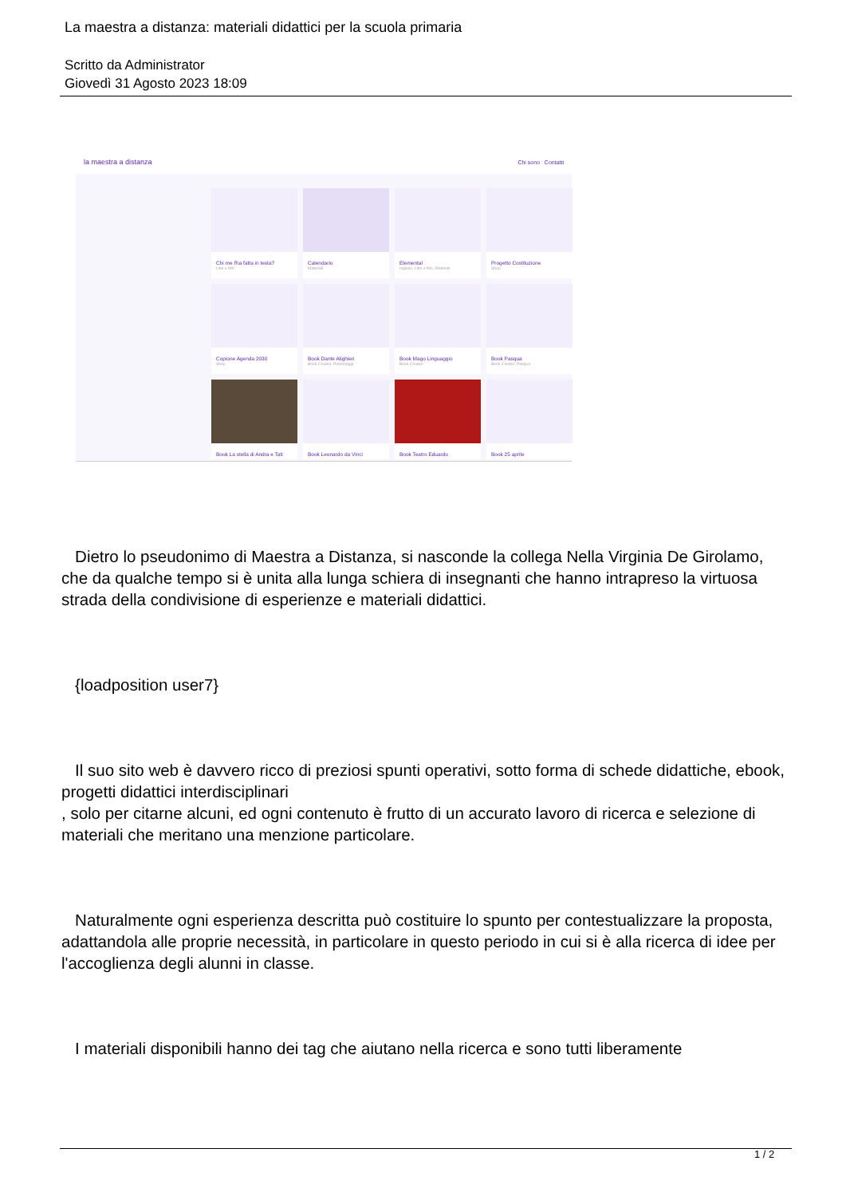La maestra a distanza: materiali didattici per la scuola primaria
Scritto da Administrator
Giovedì 31 Agosto 2023 18:09
la maestra a distanza Chi sono Contatti
Chi me l'ha fatta in testa?
Libri e film
Calendario
Materiali
Elemental
Inglese, Libri e film, Materiali
Progetto Costituzione
Shop
Copione Agenda 2030
Shop
Book Dante Alighieri
Book Creator, Personaggi
Book Mago Linguaggio
Book Creator
Book Pasqua
Book Creator, Pasqua
Book La stella di Andra e Tati
Book Leonardo da Vinci
Book Teatro Eduardo
Book 25 aprile
Dietro lo pseudonimo di Maestra a Distanza, si nasconde la collega Nella Virginia De Girolamo, che da qualche tempo si è unita alla lunga schiera di insegnanti che hanno intrapreso la virtuosa strada della condivisione di esperienze e materiali didattici.
{loadposition user7}
Il suo sito web è davvero ricco di preziosi spunti operativi, sotto forma di schede didattiche, ebook, progetti didattici interdisciplinari
, solo per citarne alcuni, ed ogni contenuto è frutto di un accurato lavoro di ricerca e selezione di materiali che meritano una menzione particolare.
Naturalmente ogni esperienza descritta può costituire lo spunto per contestualizzare la proposta, adattandola alle proprie necessità, in particolare in questo periodo in cui si è alla ricerca di idee per l'accoglienza degli alunni in classe.
I materiali disponibili hanno dei tag che aiutano nella ricerca e sono tutti liberamente
1 / 2